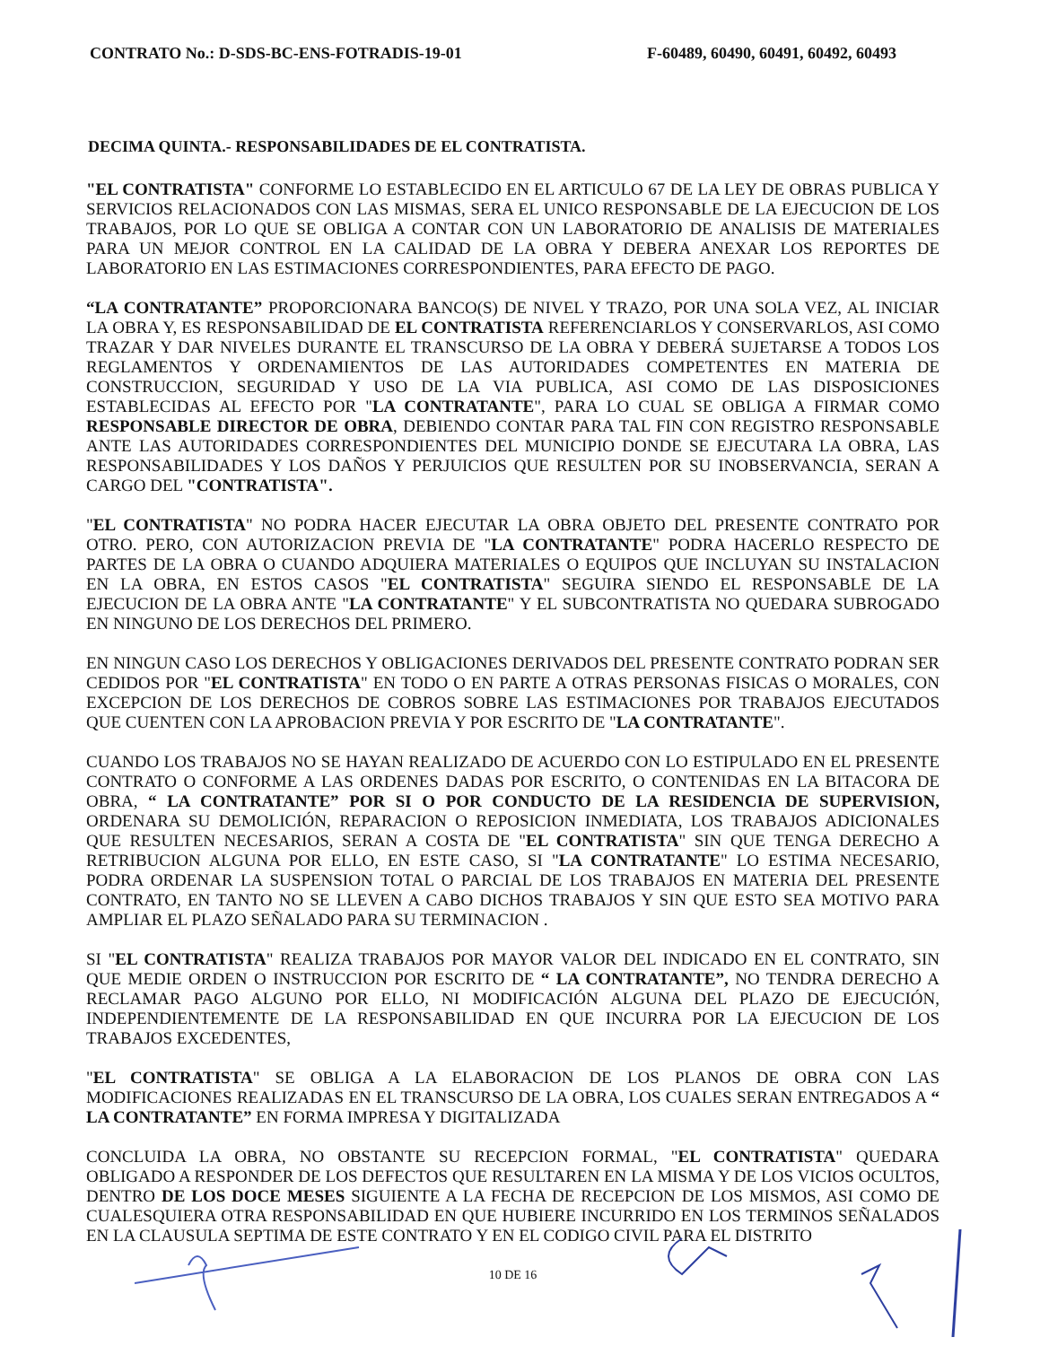CONTRATO No.: D-SDS-BC-ENS-FOTRADIS-19-01 F-60489, 60490, 60491, 60492, 60493
DECIMA QUINTA.- RESPONSABILIDADES DE EL CONTRATISTA.
"EL CONTRATISTA" CONFORME LO ESTABLECIDO EN EL ARTICULO 67 DE LA LEY DE OBRAS PUBLICA Y SERVICIOS RELACIONADOS CON LAS MISMAS, SERA EL UNICO RESPONSABLE DE LA EJECUCION DE LOS TRABAJOS, POR LO QUE SE OBLIGA A CONTAR CON UN LABORATORIO DE ANALISIS DE MATERIALES PARA UN MEJOR CONTROL EN LA CALIDAD DE LA OBRA Y DEBERA ANEXAR LOS REPORTES DE LABORATORIO EN LAS ESTIMACIONES CORRESPONDIENTES, PARA EFECTO DE PAGO.
“LA CONTRATANTE” PROPORCIONARA BANCO(S) DE NIVEL Y TRAZO, POR UNA SOLA VEZ, AL INICIAR LA OBRA Y, ES RESPONSABILIDAD DE EL CONTRATISTA REFERENCIARLOS Y CONSERVARLOS, ASI COMO TRAZAR Y DAR NIVELES DURANTE EL TRANSCURSO DE LA OBRA Y DEBERÁ SUJETARSE A TODOS LOS REGLAMENTOS Y ORDENAMIENTOS DE LAS AUTORIDADES COMPETENTES EN MATERIA DE CONSTRUCCION, SEGURIDAD Y USO DE LA VIA PUBLICA, ASI COMO DE LAS DISPOSICIONES ESTABLECIDAS AL EFECTO POR "LA CONTRATANTE", PARA LO CUAL SE OBLIGA A FIRMAR COMO RESPONSABLE DIRECTOR DE OBRA, DEBIENDO CONTAR PARA TAL FIN CON REGISTRO RESPONSABLE ANTE LAS AUTORIDADES CORRESPONDIENTES DEL MUNICIPIO DONDE SE EJECUTARA LA OBRA, LAS RESPONSABILIDADES Y LOS DAÑOS Y PERJUICIOS QUE RESULTEN POR SU INOBSERVANCIA, SERAN A CARGO DEL "CONTRATISTA".
"EL CONTRATISTA" NO PODRA HACER EJECUTAR LA OBRA OBJETO DEL PRESENTE CONTRATO POR OTRO. PERO, CON AUTORIZACION PREVIA DE "LA CONTRATANTE" PODRA HACERLO RESPECTO DE PARTES DE LA OBRA O CUANDO ADQUIERA MATERIALES O EQUIPOS QUE INCLUYAN SU INSTALACION EN LA OBRA, EN ESTOS CASOS "EL CONTRATISTA" SEGUIRA SIENDO EL RESPONSABLE DE LA EJECUCION DE LA OBRA ANTE "LA CONTRATANTE" Y EL SUBCONTRATISTA NO QUEDARA SUBROGADO EN NINGUNO DE LOS DERECHOS DEL PRIMERO.
EN NINGUN CASO LOS DERECHOS Y OBLIGACIONES DERIVADOS DEL PRESENTE CONTRATO PODRAN SER CEDIDOS POR "EL CONTRATISTA" EN TODO O EN PARTE A OTRAS PERSONAS FISICAS O MORALES, CON EXCEPCION DE LOS DERECHOS DE COBROS SOBRE LAS ESTIMACIONES POR TRABAJOS EJECUTADOS QUE CUENTEN CON LA APROBACION PREVIA Y POR ESCRITO DE "LA CONTRATANTE".
CUANDO LOS TRABAJOS NO SE HAYAN REALIZADO DE ACUERDO CON LO ESTIPULADO EN EL PRESENTE CONTRATO O CONFORME A LAS ORDENES DADAS POR ESCRITO, O CONTENIDAS EN LA BITACORA DE OBRA, “ LA CONTRATANTE” POR SI O POR CONDUCTO DE LA RESIDENCIA DE SUPERVISION, ORDENARA SU DEMOLICIÓN, REPARACION O REPOSICION INMEDIATA, LOS TRABAJOS ADICIONALES QUE RESULTEN NECESARIOS, SERAN A COSTA DE "EL CONTRATISTA" SIN QUE TENGA DERECHO A RETRIBUCION ALGUNA POR ELLO, EN ESTE CASO, SI "LA CONTRATANTE" LO ESTIMA NECESARIO, PODRA ORDENAR LA SUSPENSION TOTAL O PARCIAL DE LOS TRABAJOS EN MATERIA DEL PRESENTE CONTRATO, EN TANTO NO SE LLEVEN A CABO DICHOS TRABAJOS Y SIN QUE ESTO SEA MOTIVO PARA AMPLIAR EL PLAZO SEÑALADO PARA SU TERMINACION .
SI "EL CONTRATISTA" REALIZA TRABAJOS POR MAYOR VALOR DEL INDICADO EN EL CONTRATO, SIN QUE MEDIE ORDEN O INSTRUCCION POR ESCRITO DE “ LA CONTRATANTE”, NO TENDRA DERECHO A RECLAMAR PAGO ALGUNO POR ELLO, NI MODIFICACIÓN ALGUNA DEL PLAZO DE EJECUCIÓN, INDEPENDIENTEMENTE DE LA RESPONSABILIDAD EN QUE INCURRA POR LA EJECUCION DE LOS TRABAJOS EXCEDENTES,
"EL CONTRATISTA" SE OBLIGA A LA ELABORACION DE LOS PLANOS DE OBRA CON LAS MODIFICACIONES REALIZADAS EN EL TRANSCURSO DE LA OBRA, LOS CUALES SERAN ENTREGADOS A “ LA CONTRATANTE” EN FORMA IMPRESA Y DIGITALIZADA
CONCLUIDA LA OBRA, NO OBSTANTE SU RECEPCION FORMAL, "EL CONTRATISTA" QUEDARA OBLIGADO A RESPONDER DE LOS DEFECTOS QUE RESULTAREN EN LA MISMA Y DE LOS VICIOS OCULTOS, DENTRO DE LOS DOCE MESES SIGUIENTE A LA FECHA DE RECEPCION DE LOS MISMOS, ASI COMO DE CUALESQUIERA OTRA RESPONSABILIDAD EN QUE HUBIERE INCURRIDO EN LOS TERMINOS SEÑALADOS EN LA CLAUSULA SEPTIMA DE ESTE CONTRATO Y EN EL CODIGO CIVIL PARA EL DISTRITO
10 DE 16